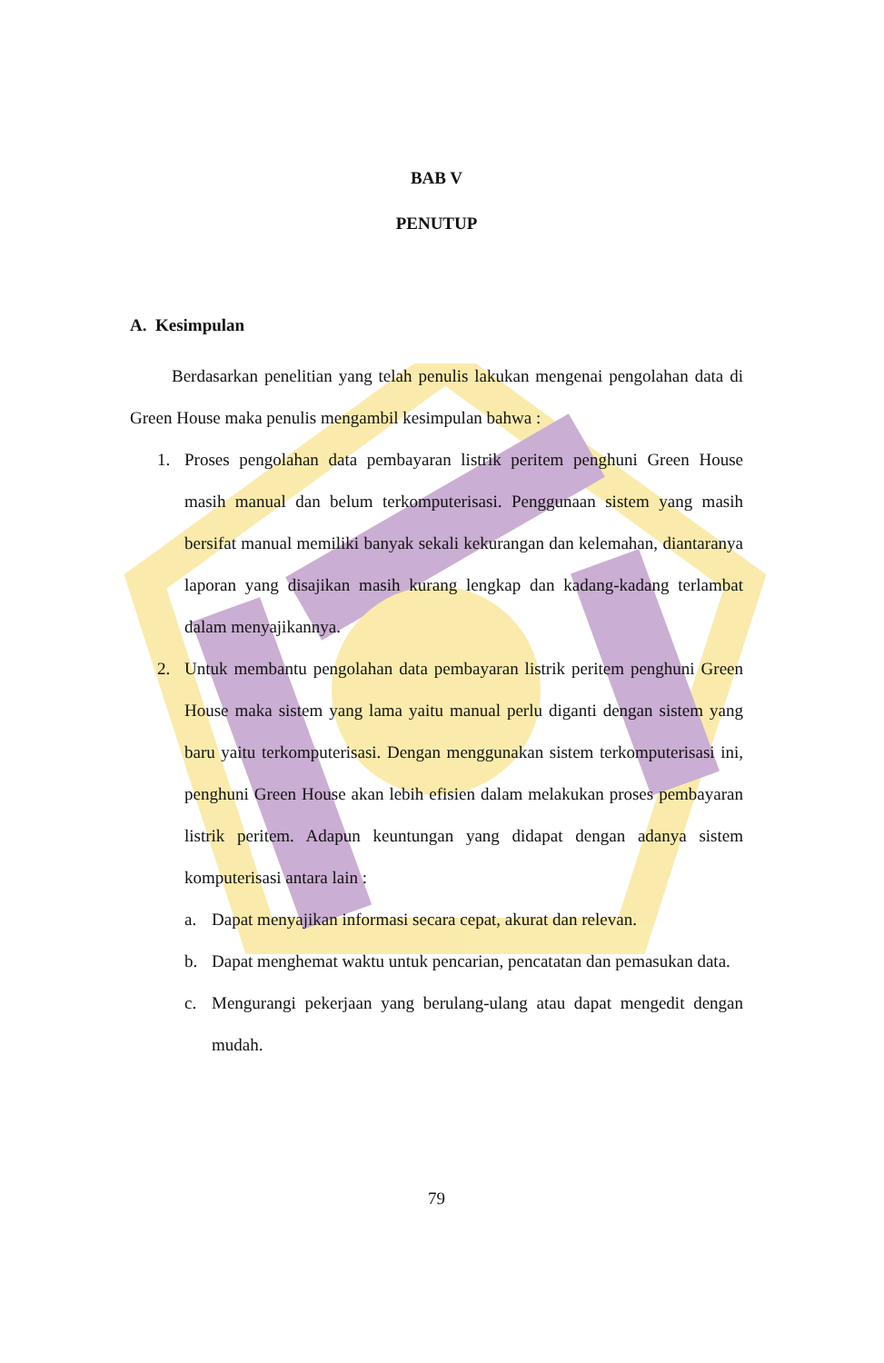BAB V
PENUTUP
A. Kesimpulan
Berdasarkan penelitian yang telah penulis lakukan mengenai pengolahan data di Green House maka penulis mengambil kesimpulan bahwa :
1. Proses pengolahan data pembayaran listrik peritem penghuni Green House masih manual dan belum terkomputerisasi. Penggunaan sistem yang masih bersifat manual memiliki banyak sekali kekurangan dan kelemahan, diantaranya laporan yang disajikan masih kurang lengkap dan kadang-kadang terlambat dalam menyajikannya.
2. Untuk membantu pengolahan data pembayaran listrik peritem penghuni Green House maka sistem yang lama yaitu manual perlu diganti dengan sistem yang baru yaitu terkomputerisasi. Dengan menggunakan sistem terkomputerisasi ini, penghuni Green House akan lebih efisien dalam melakukan proses pembayaran listrik peritem. Adapun keuntungan yang didapat dengan adanya sistem komputerisasi antara lain :
a. Dapat menyajikan informasi secara cepat, akurat dan relevan.
b. Dapat menghemat waktu untuk pencarian, pencatatan dan pemasukan data.
c. Mengurangi pekerjaan yang berulang-ulang atau dapat mengedit dengan mudah.
79